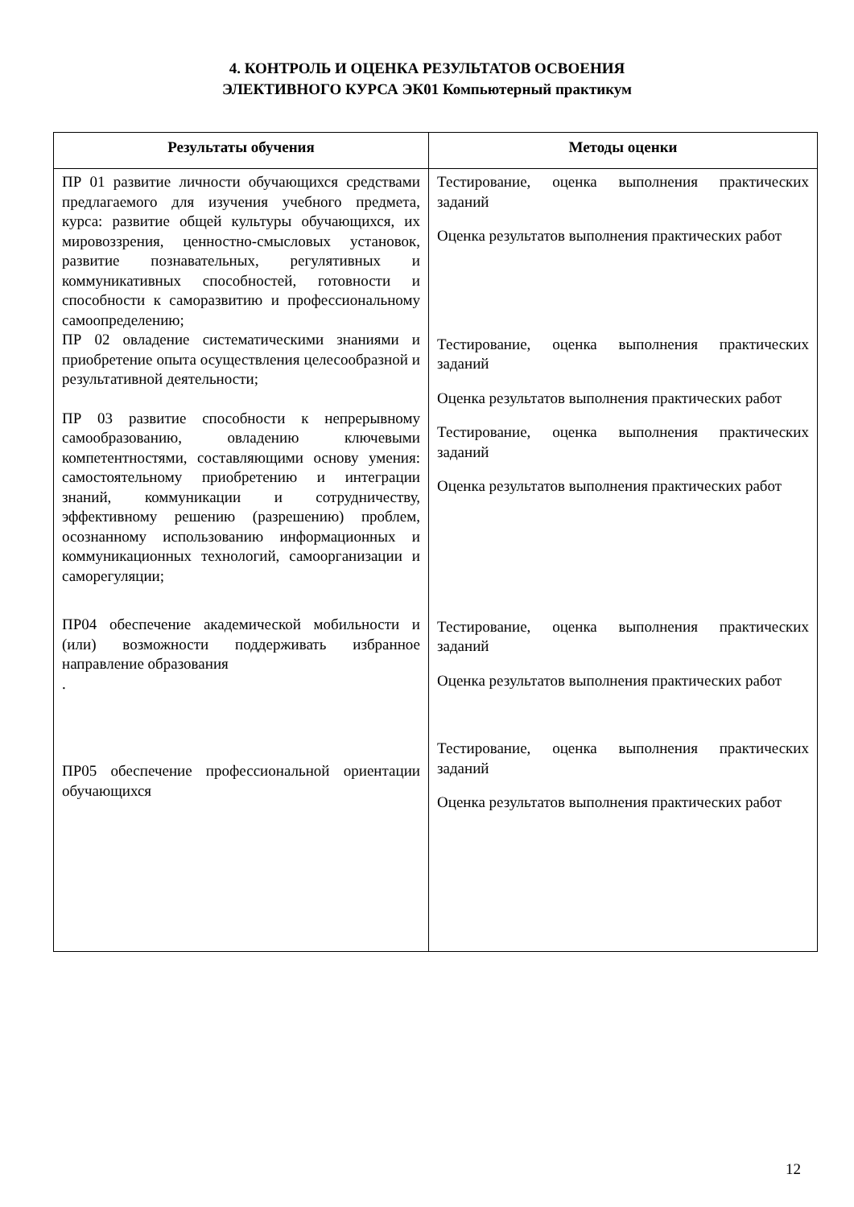4. КОНТРОЛЬ И ОЦЕНКА РЕЗУЛЬТАТОВ ОСВОЕНИЯ
ЭЛЕКТИВНОГО КУРСА ЭК01 Компьютерный практикум
| Результаты обучения | Методы оценки |
| --- | --- |
| ПР 01 развитие личности обучающихся средствами предлагаемого для изучения учебного предмета, курса: развитие общей культуры обучающихся, их мировоззрения, ценностно-смысловых установок, развитие познавательных, регулятивных и коммуникативных способностей, готовности и способности к саморазвитию и профессиональному самоопределению; ПР 02 овладение систематическими знаниями и приобретение опыта осуществления целесообразной и результативной деятельности; ПР 03 развитие способности к непрерывному самообразованию, овладению ключевыми компетентностями, составляющими основу умения: самостоятельному приобретению и интеграции знаний, коммуникации и сотрудничеству, эффективному решению (разрешению) проблем, осознанному использованию информационных и коммуникационных технологий, самоорганизации и саморегуляции; ПР04 обеспечение академической мобильности и (или) возможности поддерживать избранное направление образования . ПР05 обеспечение профессиональной ориентации обучающихся | Тестирование, оценка выполнения практических заданий Оценка результатов выполнения практических работ Тестирование, оценка выполнения практических заданий Оценка результатов выполнения практических работ Тестирование, оценка выполнения практических заданий Оценка результатов выполнения практических работ Тестирование, оценка выполнения практических заданий Оценка результатов выполнения практических работ Тестирование, оценка выполнения практических заданий Оценка результатов выполнения практических работ |
12